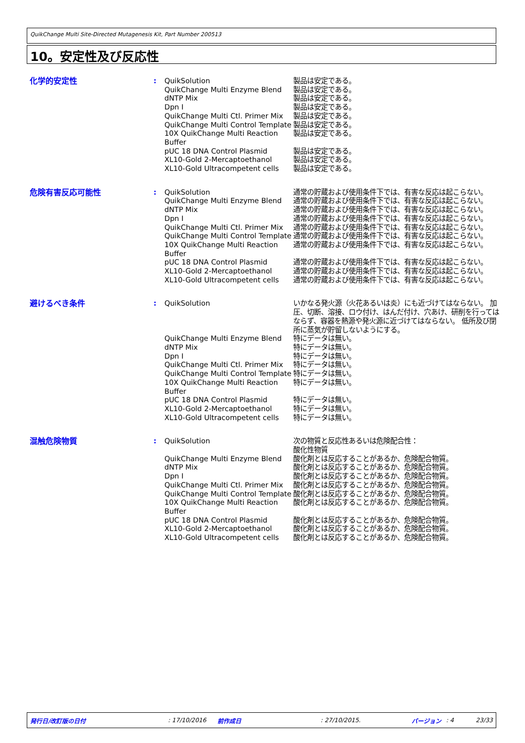QuikChange Multi Site-Directed Mutagenesis Kit, Part Number 200513
10。安定性及び反応性
| 化学的安定性 | : | QuikSolution | 製品は安定である。 |
| | | QuikChange Multi Enzyme Blend | 製品は安定である。 |
| | | dNTP Mix | 製品は安定である。 |
| | | Dpn I | 製品は安定である。 |
| | | QuikChange Multi Ctl. Primer Mix | 製品は安定である。 |
| | | QuikChange Multi Control Template | 製品は安定である。 |
| | | 10X QuikChange Multi Reaction Buffer | 製品は安定である。 |
| | | pUC 18 DNA Control Plasmid | 製品は安定である。 |
| | | XL10-Gold 2-Mercaptoethanol | 製品は安定である。 |
| | | XL10-Gold Ultracompetent cells | 製品は安定である。 |
| 危険有害反応可能性 | : | QuikSolution | 通常の貯蔵および使用条件下では、有害な反応は起こらない。 |
| | | QuikChange Multi Enzyme Blend | 通常の貯蔵および使用条件下では、有害な反応は起こらない。 |
| | | dNTP Mix | 通常の貯蔵および使用条件下では、有害な反応は起こらない。 |
| | | Dpn I | 通常の貯蔵および使用条件下では、有害な反応は起こらない。 |
| | | QuikChange Multi Ctl. Primer Mix | 通常の貯蔵および使用条件下では、有害な反応は起こらない。 |
| | | QuikChange Multi Control Template | 通常の貯蔵および使用条件下では、有害な反応は起こらない。 |
| | | 10X QuikChange Multi Reaction Buffer | 通常の貯蔵および使用条件下では、有害な反応は起こらない。 |
| | | pUC 18 DNA Control Plasmid | 通常の貯蔵および使用条件下では、有害な反応は起こらない。 |
| | | XL10-Gold 2-Mercaptoethanol | 通常の貯蔵および使用条件下では、有害な反応は起こらない。 |
| | | XL10-Gold Ultracompetent cells | 通常の貯蔵および使用条件下では、有害な反応は起こらない。 |
| 避けるべき条件 | : | QuikSolution | いかなる発火源（火花あるいは炎）にも近づけてはならない。 加圧、切断、溶接、ロウ付け、はんだ付け、穴あけ、研削を行ってはならず、容器を熱源や発火源に近づけてはならない。 低所及び閉所に蒸気が貯留しないようにする。 |
| | | QuikChange Multi Enzyme Blend | 特にデータは無い。 |
| | | dNTP Mix | 特にデータは無い。 |
| | | Dpn I | 特にデータは無い。 |
| | | QuikChange Multi Ctl. Primer Mix | 特にデータは無い。 |
| | | QuikChange Multi Control Template | 特にデータは無い。 |
| | | 10X QuikChange Multi Reaction Buffer | 特にデータは無い。 |
| | | pUC 18 DNA Control Plasmid | 特にデータは無い。 |
| | | XL10-Gold 2-Mercaptoethanol | 特にデータは無い。 |
| | | XL10-Gold Ultracompetent cells | 特にデータは無い。 |
| 混触危険物質 | : | QuikSolution | 次の物質と反応性あるいは危険配合性： 酸化性物質 |
| | | QuikChange Multi Enzyme Blend | 酸化剤とは反応することがあるか、危険配合物質。 |
| | | dNTP Mix | 酸化剤とは反応することがあるか、危険配合物質。 |
| | | Dpn I | 酸化剤とは反応することがあるか、危険配合物質。 |
| | | QuikChange Multi Ctl. Primer Mix | 酸化剤とは反応することがあるか、危険配合物質。 |
| | | QuikChange Multi Control Template | 酸化剤とは反応することがあるか、危険配合物質。 |
| | | 10X QuikChange Multi Reaction Buffer | 酸化剤とは反応することがあるか、危険配合物質。 |
| | | pUC 18 DNA Control Plasmid | 酸化剤とは反応することがあるか、危険配合物質。 |
| | | XL10-Gold 2-Mercaptoethanol | 酸化剤とは反応することがあるか、危険配合物質。 |
| | | XL10-Gold Ultracompetent cells | 酸化剤とは反応することがあるか、危険配合物質。 |
発行日/改訂版の日付: 17/10/2016 前作成日: 27/10/2015. バージョン: 4 23/33